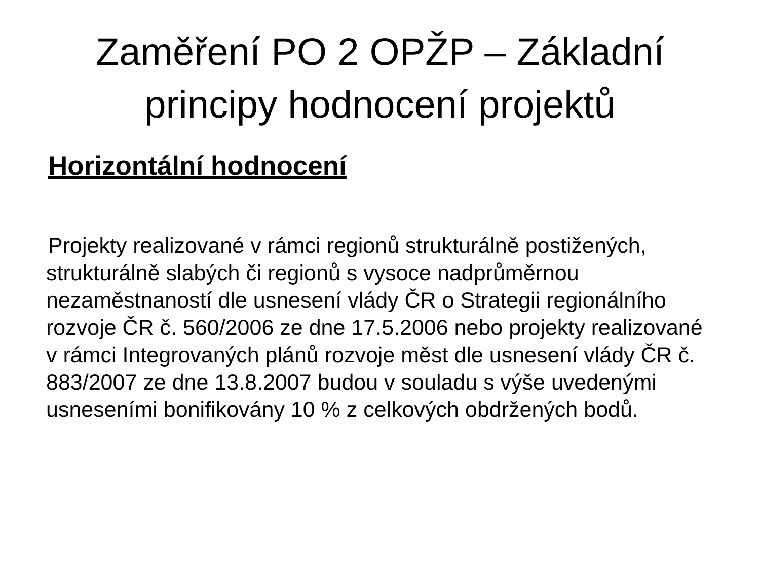Zaměření PO 2 OPŽP – Základní
principy hodnocení projektů
Horizontální hodnocení
Projekty realizované v rámci regionů strukturálně postižených, strukturálně slabých či regionů s vysoce nadprůměrnou nezaměstnaností dle usnesení vlády ČR o Strategii regionálního rozvoje ČR č. 560/2006 ze dne 17.5.2006 nebo projekty realizované v rámci Integrovaných plánů rozvoje měst dle usnesení vlády ČR č. 883/2007 ze dne 13.8.2007 budou v souladu s výše uvedenými usneseními bonifikovány 10 % z celkových obdržených bodů.